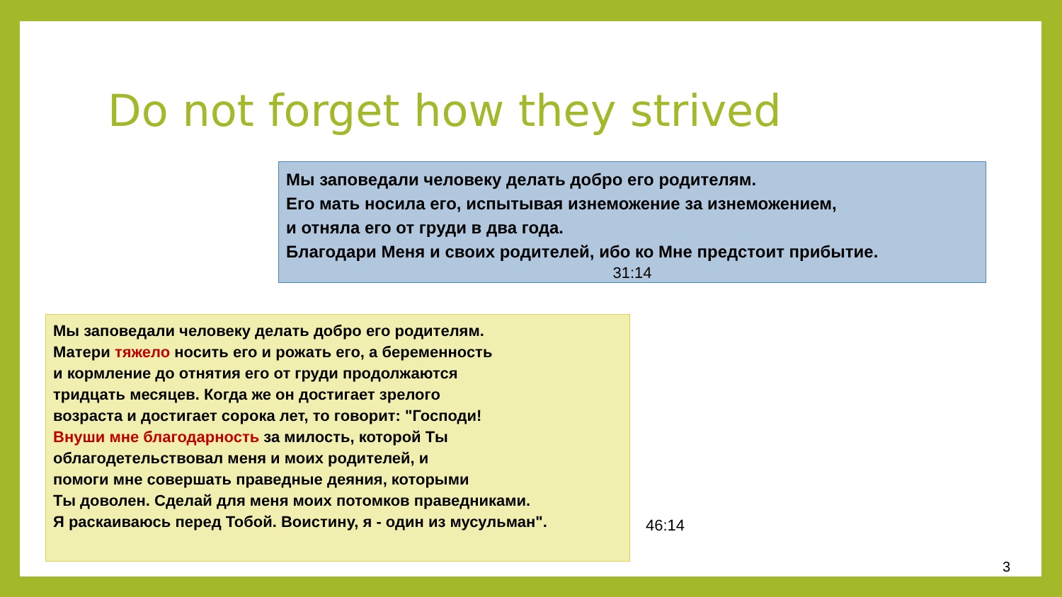Do not forget how they strived
Мы заповедали человеку делать добро его родителям.
Его мать носила его, испытывая изнеможение за изнеможением,
и отняла его от груди в два года.
Благодари Меня и своих родителей, ибо ко Мне предстоит прибытие.
31:14
Мы заповедали человеку делать добро его родителям.
Матери тяжело носить его и рожать его, а беременность
и кормление до отнятия его от груди продолжаются
тридцать месяцев. Когда же он достигает зрелого
возраста и достигает сорока лет, то говорит: "Господи!
Внуши мне благодарность за милость, которой Ты
облагодетельствовал меня и моих родителей, и
помоги мне совершать праведные деяния, которыми
Ты доволен. Сделай для меня моих потомков праведниками.
Я раскаиваюсь перед Тобой. Воистину, я - один из мусульман".
46:14
3